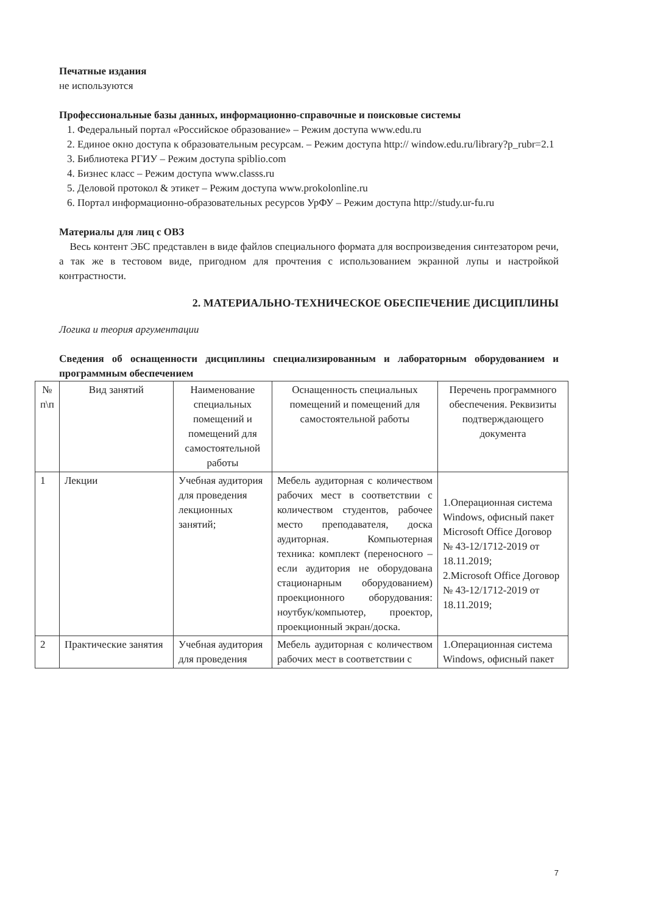Печатные издания
не используются
Профессиональные базы данных, информационно-справочные и поисковые системы
1. Федеральный портал «Российское образование» – Режим доступа www.edu.ru
2. Единое окно доступа к образовательным ресурсам. – Режим доступа http:// window.edu.ru/library?p_rubr=2.1
3. Библиотека РГИУ – Режим доступа spiblio.com
4. Бизнес класс – Режим доступа www.classs.ru
5. Деловой протокол & этикет – Режим доступа www.prokolonline.ru
6. Портал информационно-образовательных ресурсов УрФУ – Режим доступа http://study.ur-fu.ru
Материалы для лиц с ОВЗ
Весь контент ЭБС представлен в виде файлов специального формата для воспроизведения синтезатором речи, а так же в тестовом виде, пригодном для прочтения с использованием экранной лупы и настройкой контрастности.
2. МАТЕРИАЛЬНО-ТЕХНИЧЕСКОЕ ОБЕСПЕЧЕНИЕ ДИСЦИПЛИНЫ
Логика и теория аргументации
Сведения об оснащенности дисциплины специализированным и лабораторным оборудованием и программным обеспечением
| № п\п | Вид занятий | Наименование специальных помещений и помещений для самостоятельной работы | Оснащенность специальных помещений и помещений для самостоятельной работы | Перечень программного обеспечения. Реквизиты подтверждающего документа |
| --- | --- | --- | --- | --- |
| 1 | Лекции | Учебная аудитория для проведения лекционных занятий; | Мебель аудиторная с количеством рабочих мест в соответствии с количеством студентов, рабочее место преподавателя, доска аудиторная. Компьютерная техника: комплект (переносного – если аудитория не оборудована стационарным оборудованием) проекционного оборудования: ноутбук/компьютер, проектор, проекционный экран/доска. | 1.Операционная система Windows, офисный пакет Microsoft Office Договор № 43-12/1712-2019 от 18.11.2019; 2.Microsoft Office Договор № 43-12/1712-2019 от 18.11.2019; |
| 2 | Практические занятия | Учебная аудитория для проведения | Мебель аудиторная с количеством рабочих мест в соответствии с | 1.Операционная система Windows, офисный пакет |
7